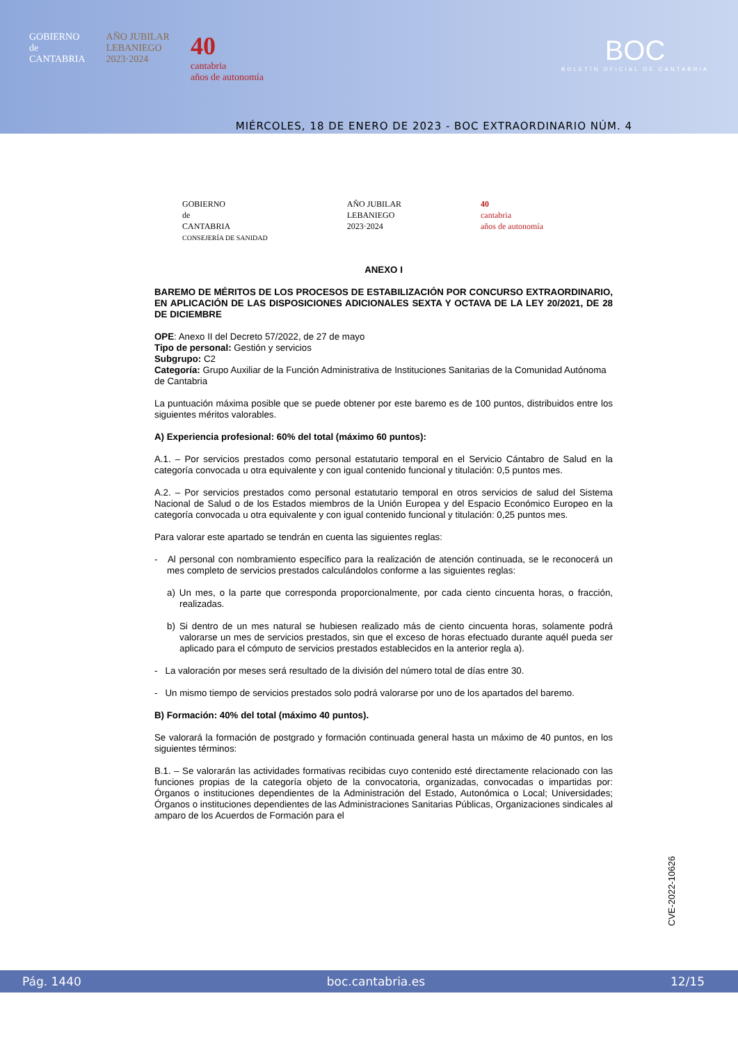GOBIERNO
de
CANTABRIA
AÑO JUBILAR
LEBANIEGO
2023·2024
40
cantabria
años de autonomía
BOC
BOLETÍN OFICIAL DE CANTABRIA
MIÉRCOLES, 18 DE ENERO DE 2023 - BOC EXTRAORDINARIO NÚM. 4
GOBIERNO
de
CANTABRIA
CONSEJERÍA DE SANIDAD
AÑO JUBILAR
LEBANIEGO
2023·2024
40
cantabria
años de autonomía
ANEXO I
BAREMO DE MÉRITOS DE LOS PROCESOS DE ESTABILIZACIÓN POR CONCURSO EXTRAORDINARIO, EN APLICACIÓN DE LAS DISPOSICIONES ADICIONALES SEXTA Y OCTAVA DE LA LEY 20/2021, DE 28 DE DICIEMBRE
OPE: Anexo II del Decreto 57/2022, de 27 de mayo
Tipo de personal: Gestión y servicios
Subgrupo: C2
Categoría: Grupo Auxiliar de la Función Administrativa de Instituciones Sanitarias de la Comunidad Autónoma de Cantabria
La puntuación máxima posible que se puede obtener por este baremo es de 100 puntos, distribuidos entre los siguientes méritos valorables.
A) Experiencia profesional: 60% del total (máximo 60 puntos):
A.1. – Por servicios prestados como personal estatutario temporal en el Servicio Cántabro de Salud en la categoría convocada u otra equivalente y con igual contenido funcional y titulación: 0,5 puntos mes.
A.2. – Por servicios prestados como personal estatutario temporal en otros servicios de salud del Sistema Nacional de Salud o de los Estados miembros de la Unión Europea y del Espacio Económico Europeo en la categoría convocada u otra equivalente y con igual contenido funcional y titulación: 0,25 puntos mes.
Para valorar este apartado se tendrán en cuenta las siguientes reglas:
- Al personal con nombramiento específico para la realización de atención continuada, se le reconocerá un mes completo de servicios prestados calculándolos conforme a las siguientes reglas:
a) Un mes, o la parte que corresponda proporcionalmente, por cada ciento cincuenta horas, o fracción, realizadas.
b) Si dentro de un mes natural se hubiesen realizado más de ciento cincuenta horas, solamente podrá valorarse un mes de servicios prestados, sin que el exceso de horas efectuado durante aquél pueda ser aplicado para el cómputo de servicios prestados establecidos en la anterior regla a).
- La valoración por meses será resultado de la división del número total de días entre 30.
- Un mismo tiempo de servicios prestados solo podrá valorarse por uno de los apartados del baremo.
B) Formación: 40% del total (máximo 40 puntos).
Se valorará la formación de postgrado y formación continuada general hasta un máximo de 40 puntos, en los siguientes términos:
B.1. – Se valorarán las actividades formativas recibidas cuyo contenido esté directamente relacionado con las funciones propias de la categoría objeto de la convocatoria, organizadas, convocadas o impartidas por: Órganos o instituciones dependientes de la Administración del Estado, Autonómica o Local; Universidades; Órganos o instituciones dependientes de las Administraciones Sanitarias Públicas, Organizaciones sindicales al amparo de los Acuerdos de Formación para el
CVE-2022-10626
Pág. 1440 boc.cantabria.es 12/15